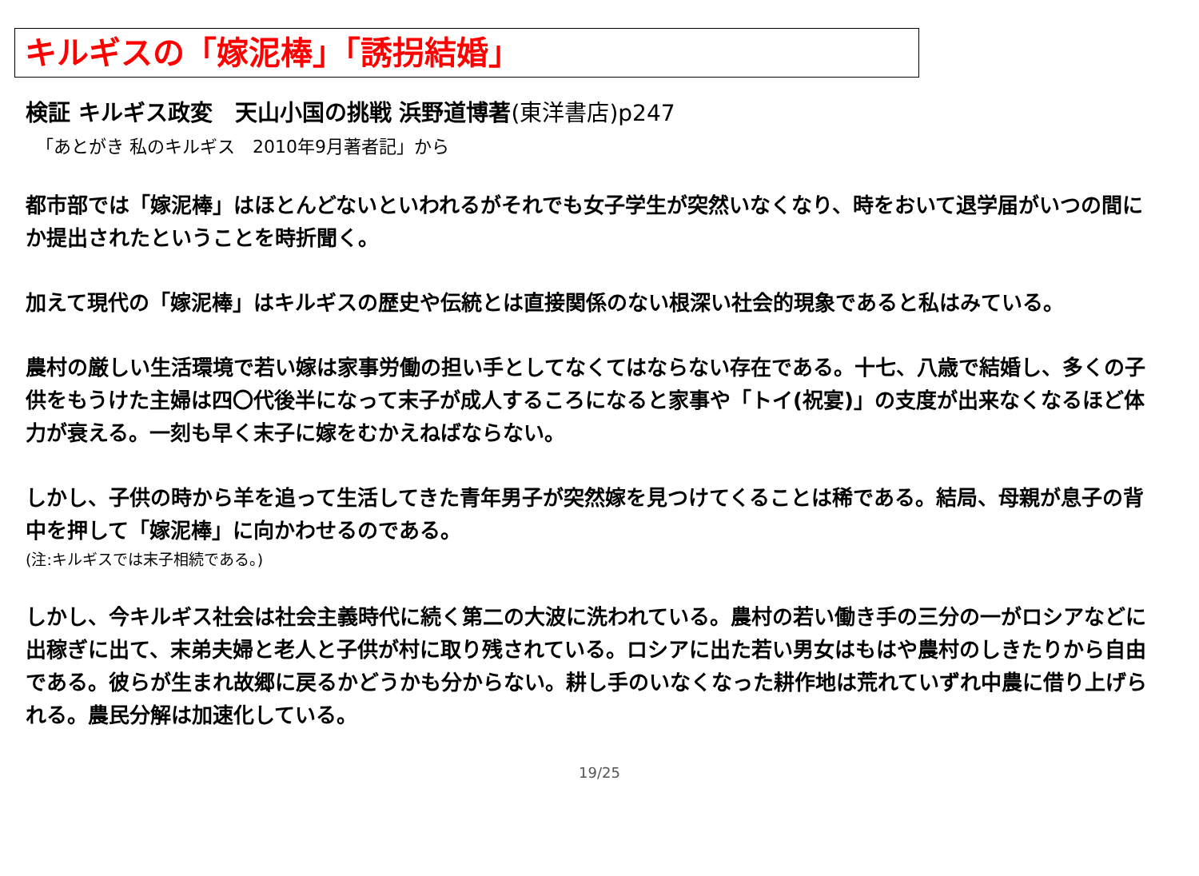キルギスの「嫁泥棒」「誘拐結婚」
検証 キルギス政変　天山小国の挑戦 浜野道博著(東洋書店)p247
「あとがき 私のキルギス　2010年9月著者記」から
都市部では「嫁泥棒」はほとんどないといわれるがそれでも女子学生が突然いなくなり、時をおいて退学届がいつの間にか提出されたということを時折聞く。
加えて現代の「嫁泥棒」はキルギスの歴史や伝統とは直接関係のない根深い社会的現象であると私はみている。
農村の厳しい生活環境で若い嫁は家事労働の担い手としてなくてはならない存在である。十七、八歳で結婚し、多くの子供をもうけた主婦は四〇代後半になって末子が成人するころになると家事や「トイ(祝宴)」の支度が出来なくなるほど体力が衰える。一刻も早く末子に嫁をむかえねばならない。
しかし、子供の時から羊を追って生活してきた青年男子が突然嫁を見つけてくることは稀である。結局、母親が息子の背中を押して「嫁泥棒」に向かわせるのである。
(注:キルギスでは末子相続である。)
しかし、今キルギス社会は社会主義時代に続く第二の大波に洗われている。農村の若い働き手の三分の一がロシアなどに出稼ぎに出て、末弟夫婦と老人と子供が村に取り残されている。ロシアに出た若い男女はもはや農村のしきたりから自由である。彼らが生まれ故郷に戻るかどうかも分からない。耕し手のいなくなった耕作地は荒れていずれ中農に借り上げられる。農民分解は加速化している。
19/25